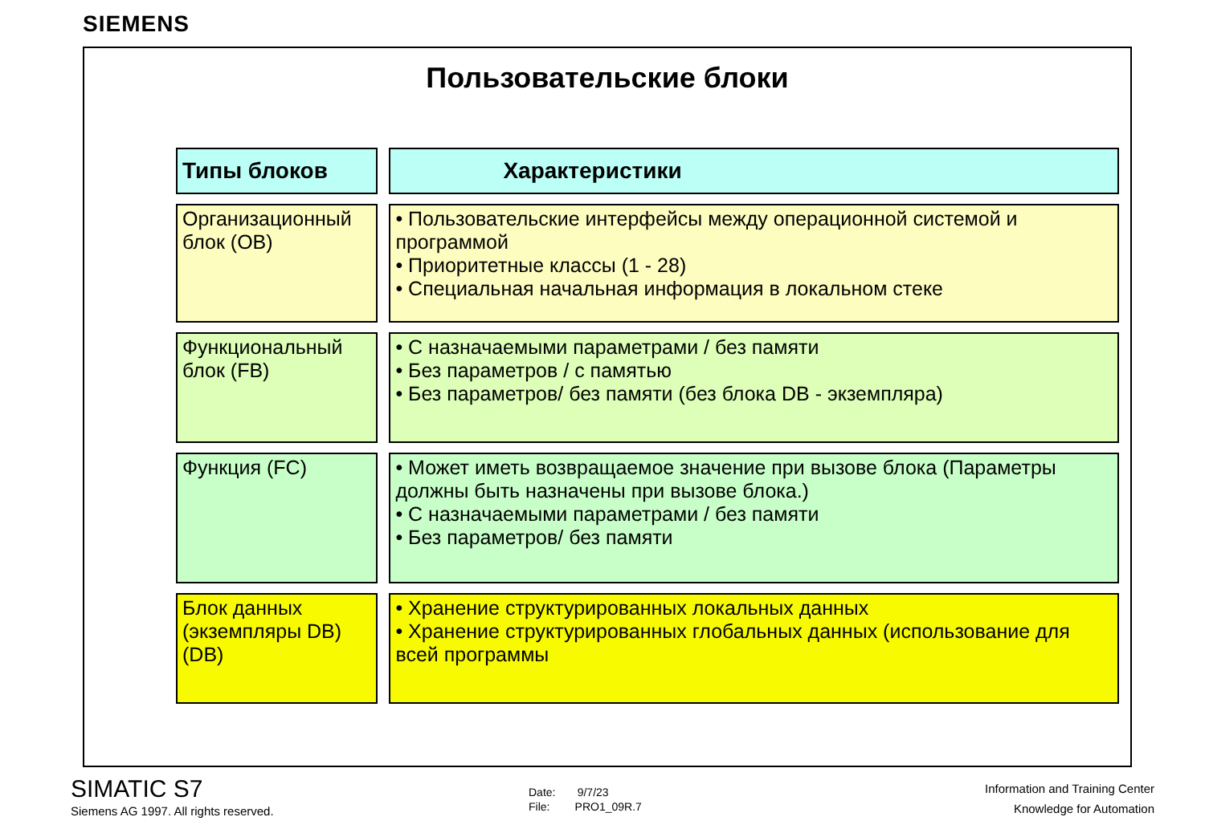SIEMENS
Пользовательские блоки
| Типы блоков | Характеристики |
| --- | --- |
| Организационный блок (OB) | • Пользовательские интерфейсы между операционной системой и программой • Приоритетные классы (1 - 28) • Специальная начальная информация в локальном стеке |
| Функциональный блок (FB) | • С назначаемыми параметрами / без памяти • Без параметров / с памятью • Без параметров/ без памяти (без блока DB - экземпляра) |
| Функция (FC) | • Может иметь возвращаемое значение при вызове блока (Параметры должны быть назначены при вызове блока.) • С назначаемыми параметрами / без памяти • Без параметров/ без памяти |
| Блок данных (экземпляры DB) (DB) | • Хранение структурированных локальных данных • Хранение структурированных глобальных данных (использование для всей программы |
SIMATIC S7
Siemens AG 1997. All rights reserved.
Date: 9/7/23
File: PRO1_09R.7
Information and Training Center
Knowledge for Automation